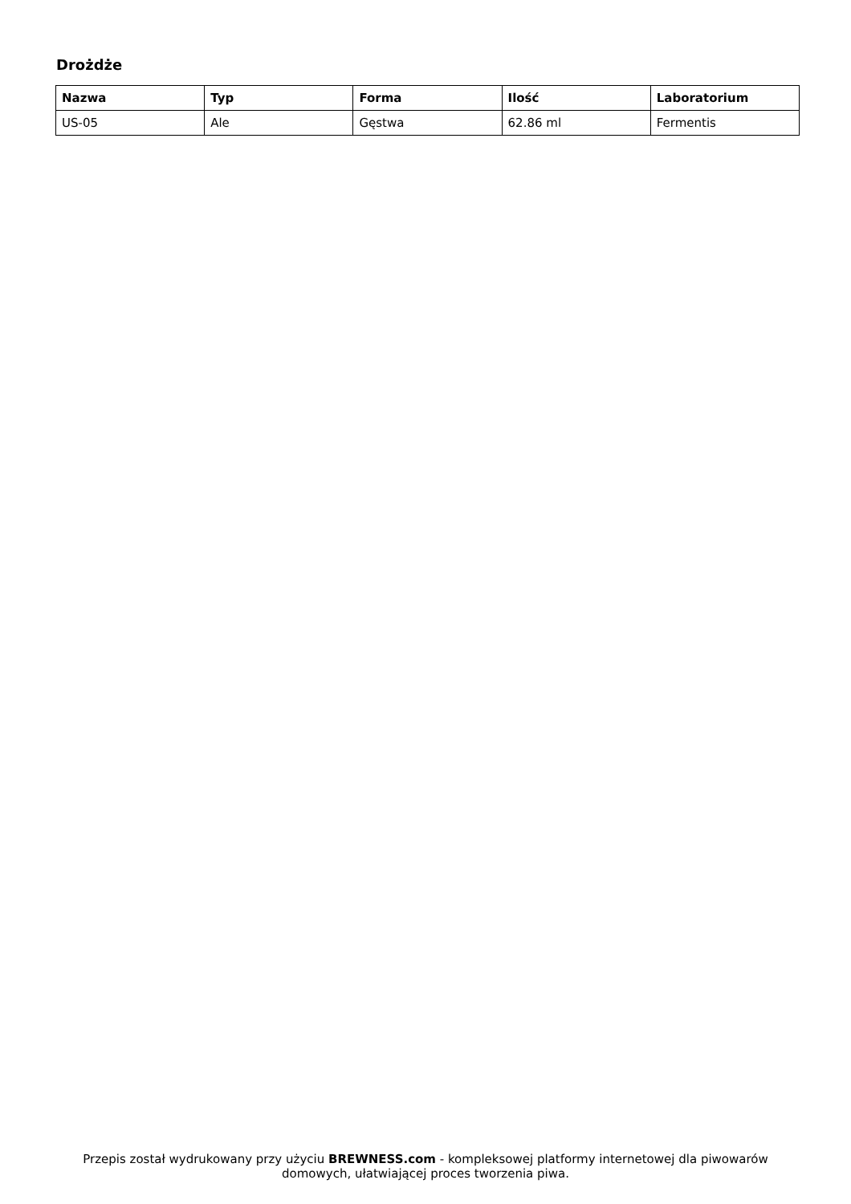Drożdże
| Nazwa | Typ | Forma | Ilość | Laboratorium |
| --- | --- | --- | --- | --- |
| US-05 | Ale | Gęstwa | 62.86 ml | Fermentis |
Przepis został wydrukowany przy użyciu BREWNESS.com - kompleksowej platformy internetowej dla piwowarów domowych, ułatwiającej proces tworzenia piwa.